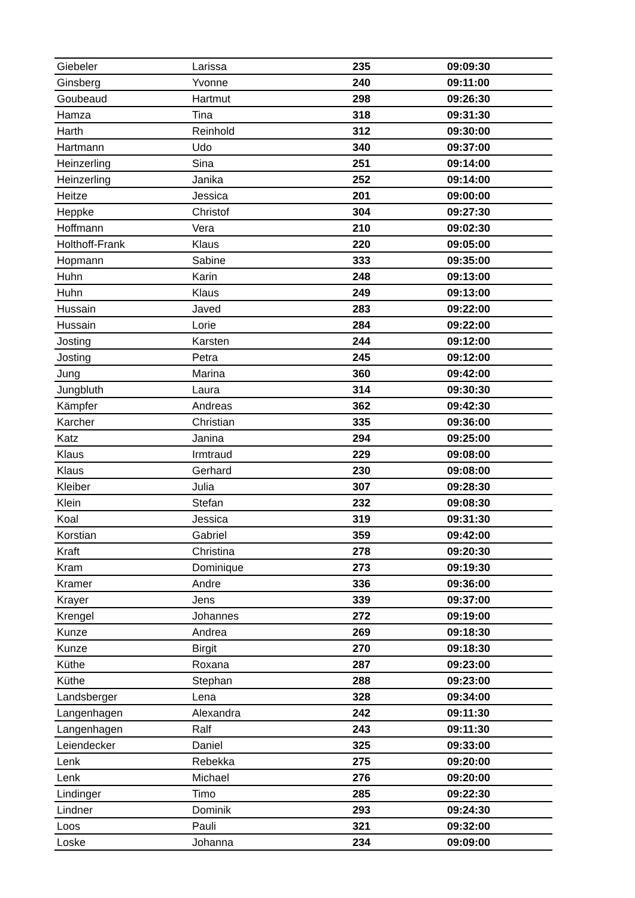| Giebeler | Larissa | 235 | 09:09:30 |
| Ginsberg | Yvonne | 240 | 09:11:00 |
| Goubeaud | Hartmut | 298 | 09:26:30 |
| Hamza | Tina | 318 | 09:31:30 |
| Harth | Reinhold | 312 | 09:30:00 |
| Hartmann | Udo | 340 | 09:37:00 |
| Heinzerling | Sina | 251 | 09:14:00 |
| Heinzerling | Janika | 252 | 09:14:00 |
| Heitze | Jessica | 201 | 09:00:00 |
| Heppke | Christof | 304 | 09:27:30 |
| Hoffmann | Vera | 210 | 09:02:30 |
| Holthoff-Frank | Klaus | 220 | 09:05:00 |
| Hopmann | Sabine | 333 | 09:35:00 |
| Huhn | Karin | 248 | 09:13:00 |
| Huhn | Klaus | 249 | 09:13:00 |
| Hussain | Javed | 283 | 09:22:00 |
| Hussain | Lorie | 284 | 09:22:00 |
| Josting | Karsten | 244 | 09:12:00 |
| Josting | Petra | 245 | 09:12:00 |
| Jung | Marina | 360 | 09:42:00 |
| Jungbluth | Laura | 314 | 09:30:30 |
| Kämpfer | Andreas | 362 | 09:42:30 |
| Karcher | Christian | 335 | 09:36:00 |
| Katz | Janina | 294 | 09:25:00 |
| Klaus | Irmtraud | 229 | 09:08:00 |
| Klaus | Gerhard | 230 | 09:08:00 |
| Kleiber | Julia | 307 | 09:28:30 |
| Klein | Stefan | 232 | 09:08:30 |
| Koal | Jessica | 319 | 09:31:30 |
| Korstian | Gabriel | 359 | 09:42:00 |
| Kraft | Christina | 278 | 09:20:30 |
| Kram | Dominique | 273 | 09:19:30 |
| Kramer | Andre | 336 | 09:36:00 |
| Krayer | Jens | 339 | 09:37:00 |
| Krengel | Johannes | 272 | 09:19:00 |
| Kunze | Andrea | 269 | 09:18:30 |
| Kunze | Birgit | 270 | 09:18:30 |
| Küthe | Roxana | 287 | 09:23:00 |
| Küthe | Stephan | 288 | 09:23:00 |
| Landsberger | Lena | 328 | 09:34:00 |
| Langenhagen | Alexandra | 242 | 09:11:30 |
| Langenhagen | Ralf | 243 | 09:11:30 |
| Leiendecker | Daniel | 325 | 09:33:00 |
| Lenk | Rebekka | 275 | 09:20:00 |
| Lenk | Michael | 276 | 09:20:00 |
| Lindinger | Timo | 285 | 09:22:30 |
| Lindner | Dominik | 293 | 09:24:30 |
| Loos | Pauli | 321 | 09:32:00 |
| Loske | Johanna | 234 | 09:09:00 |